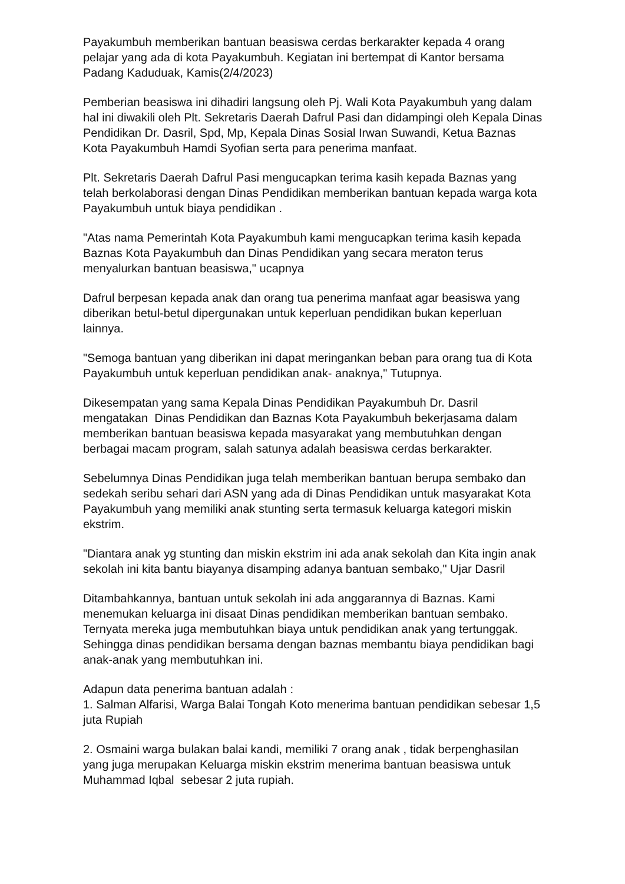Payakumbuh memberikan bantuan beasiswa cerdas berkarakter kepada 4 orang pelajar yang ada di kota Payakumbuh. Kegiatan ini bertempat di Kantor bersama Padang Kaduduak, Kamis(2/4/2023)
Pemberian beasiswa ini dihadiri langsung oleh Pj. Wali Kota Payakumbuh yang dalam hal ini diwakili oleh Plt. Sekretaris Daerah Dafrul Pasi dan didampingi oleh Kepala Dinas Pendidikan Dr. Dasril, Spd, Mp, Kepala Dinas Sosial Irwan Suwandi, Ketua Baznas Kota Payakumbuh Hamdi Syofian serta para penerima manfaat.
Plt. Sekretaris Daerah Dafrul Pasi mengucapkan terima kasih kepada Baznas yang telah berkolaborasi dengan Dinas Pendidikan memberikan bantuan kepada warga kota Payakumbuh untuk biaya pendidikan .
"Atas nama Pemerintah Kota Payakumbuh kami mengucapkan terima kasih kepada Baznas Kota Payakumbuh dan Dinas Pendidikan yang secara meraton terus menyalurkan bantuan beasiswa," ucapnya
Dafrul berpesan kepada anak dan orang tua penerima manfaat agar beasiswa yang diberikan betul-betul dipergunakan untuk keperluan pendidikan bukan keperluan lainnya.
"Semoga bantuan yang diberikan ini dapat meringankan beban para orang tua di Kota Payakumbuh untuk keperluan pendidikan anak- anaknya," Tutupnya.
Dikesempatan yang sama Kepala Dinas Pendidikan Payakumbuh Dr. Dasril mengatakan Dinas Pendidikan dan Baznas Kota Payakumbuh bekerjasama dalam memberikan bantuan beasiswa kepada masyarakat yang membutuhkan dengan berbagai macam program, salah satunya adalah beasiswa cerdas berkarakter.
Sebelumnya Dinas Pendidikan juga telah memberikan bantuan berupa sembako dan sedekah seribu sehari dari ASN yang ada di Dinas Pendidikan untuk masyarakat Kota Payakumbuh yang memiliki anak stunting serta termasuk keluarga kategori miskin ekstrim.
"Diantara anak yg stunting dan miskin ekstrim ini ada anak sekolah dan Kita ingin anak sekolah ini kita bantu biayanya disamping adanya bantuan sembako," Ujar Dasril
Ditambahkannya, bantuan untuk sekolah ini ada anggarannya di Baznas. Kami menemukan keluarga ini disaat Dinas pendidikan memberikan bantuan sembako. Ternyata mereka juga membutuhkan biaya untuk pendidikan anak yang tertunggak. Sehingga dinas pendidikan bersama dengan baznas membantu biaya pendidikan bagi anak-anak yang membutuhkan ini.
Adapun data penerima bantuan adalah :
1. Salman Alfarisi, Warga Balai Tongah Koto menerima bantuan pendidikan sebesar 1,5 juta Rupiah
2. Osmaini warga bulakan balai kandi, memiliki 7 orang anak , tidak berpenghasilan yang juga merupakan Keluarga miskin ekstrim menerima bantuan beasiswa untuk Muhammad Iqbal sebesar 2 juta rupiah.